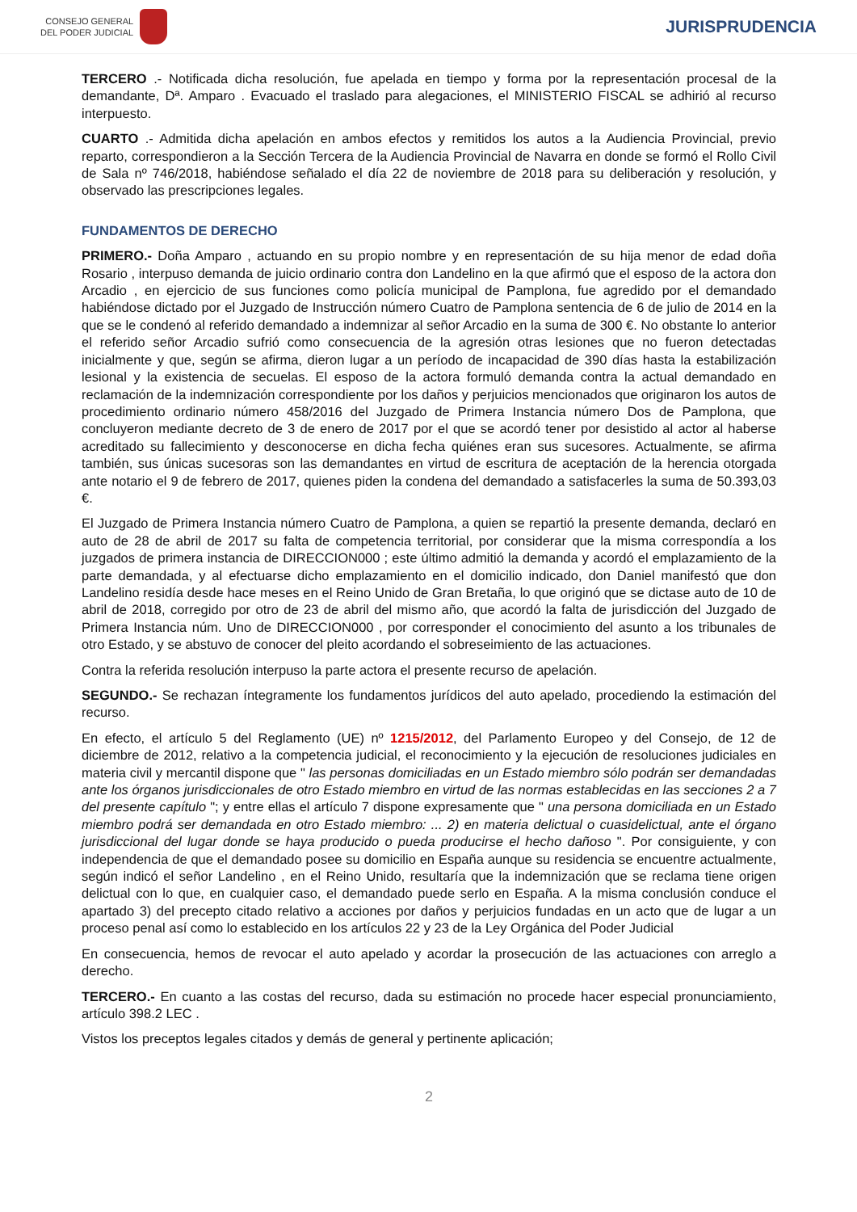CONSEJO GENERAL
DEL PODER JUDICIAL
JURISPRUDENCIA
TERCERO .- Notificada dicha resolución, fue apelada en tiempo y forma por la representación procesal de la demandante, Dª. Amparo . Evacuado el traslado para alegaciones, el MINISTERIO FISCAL se adhirió al recurso interpuesto.
CUARTO .- Admitida dicha apelación en ambos efectos y remitidos los autos a la Audiencia Provincial, previo reparto, correspondieron a la Sección Tercera de la Audiencia Provincial de Navarra en donde se formó el Rollo Civil de Sala nº 746/2018, habiéndose señalado el día 22 de noviembre de 2018 para su deliberación y resolución, y observado las prescripciones legales.
FUNDAMENTOS DE DERECHO
PRIMERO.- Doña Amparo , actuando en su propio nombre y en representación de su hija menor de edad doña Rosario , interpuso demanda de juicio ordinario contra don Landelino en la que afirmó que el esposo de la actora don Arcadio , en ejercicio de sus funciones como policía municipal de Pamplona, fue agredido por el demandado habiéndose dictado por el Juzgado de Instrucción número Cuatro de Pamplona sentencia de 6 de julio de 2014 en la que se le condenó al referido demandado a indemnizar al señor Arcadio en la suma de 300 €. No obstante lo anterior el referido señor Arcadio sufrió como consecuencia de la agresión otras lesiones que no fueron detectadas inicialmente y que, según se afirma, dieron lugar a un período de incapacidad de 390 días hasta la estabilización lesional y la existencia de secuelas. El esposo de la actora formuló demanda contra la actual demandado en reclamación de la indemnización correspondiente por los daños y perjuicios mencionados que originaron los autos de procedimiento ordinario número 458/2016 del Juzgado de Primera Instancia número Dos de Pamplona, que concluyeron mediante decreto de 3 de enero de 2017 por el que se acordó tener por desistido al actor al haberse acreditado su fallecimiento y desconocerse en dicha fecha quiénes eran sus sucesores. Actualmente, se afirma también, sus únicas sucesoras son las demandantes en virtud de escritura de aceptación de la herencia otorgada ante notario el 9 de febrero de 2017, quienes piden la condena del demandado a satisfacerles la suma de 50.393,03 €.
El Juzgado de Primera Instancia número Cuatro de Pamplona, a quien se repartió la presente demanda, declaró en auto de 28 de abril de 2017 su falta de competencia territorial, por considerar que la misma correspondía a los juzgados de primera instancia de DIRECCION000 ; este último admitió la demanda y acordó el emplazamiento de la parte demandada, y al efectuarse dicho emplazamiento en el domicilio indicado, don Daniel manifestó que don Landelino residía desde hace meses en el Reino Unido de Gran Bretaña, lo que originó que se dictase auto de 10 de abril de 2018, corregido por otro de 23 de abril del mismo año, que acordó la falta de jurisdicción del Juzgado de Primera Instancia núm. Uno de DIRECCION000 , por corresponder el conocimiento del asunto a los tribunales de otro Estado, y se abstuvo de conocer del pleito acordando el sobreseimiento de las actuaciones.
Contra la referida resolución interpuso la parte actora el presente recurso de apelación.
SEGUNDO.- Se rechazan íntegramente los fundamentos jurídicos del auto apelado, procediendo la estimación del recurso.
En efecto, el artículo 5 del Reglamento (UE) nº 1215/2012, del Parlamento Europeo y del Consejo, de 12 de diciembre de 2012, relativo a la competencia judicial, el reconocimiento y la ejecución de resoluciones judiciales en materia civil y mercantil dispone que " las personas domiciliadas en un Estado miembro sólo podrán ser demandadas ante los órganos jurisdiccionales de otro Estado miembro en virtud de las normas establecidas en las secciones 2 a 7 del presente capítulo "; y entre ellas el artículo 7 dispone expresamente que " una persona domiciliada en un Estado miembro podrá ser demandada en otro Estado miembro: ... 2) en materia delictual o cuasidelictual, ante el órgano jurisdiccional del lugar donde se haya producido o pueda producirse el hecho dañoso ". Por consiguiente, y con independencia de que el demandado posee su domicilio en España aunque su residencia se encuentre actualmente, según indicó el señor Landelino , en el Reino Unido, resultaría que la indemnización que se reclama tiene origen delictual con lo que, en cualquier caso, el demandado puede serlo en España. A la misma conclusión conduce el apartado 3) del precepto citado relativo a acciones por daños y perjuicios fundadas en un acto que de lugar a un proceso penal así como lo establecido en los artículos 22 y 23 de la Ley Orgánica del Poder Judicial
En consecuencia, hemos de revocar el auto apelado y acordar la prosecución de las actuaciones con arreglo a derecho.
TERCERO.- En cuanto a las costas del recurso, dada su estimación no procede hacer especial pronunciamiento, artículo 398.2 LEC .
Vistos los preceptos legales citados y demás de general y pertinente aplicación;
2